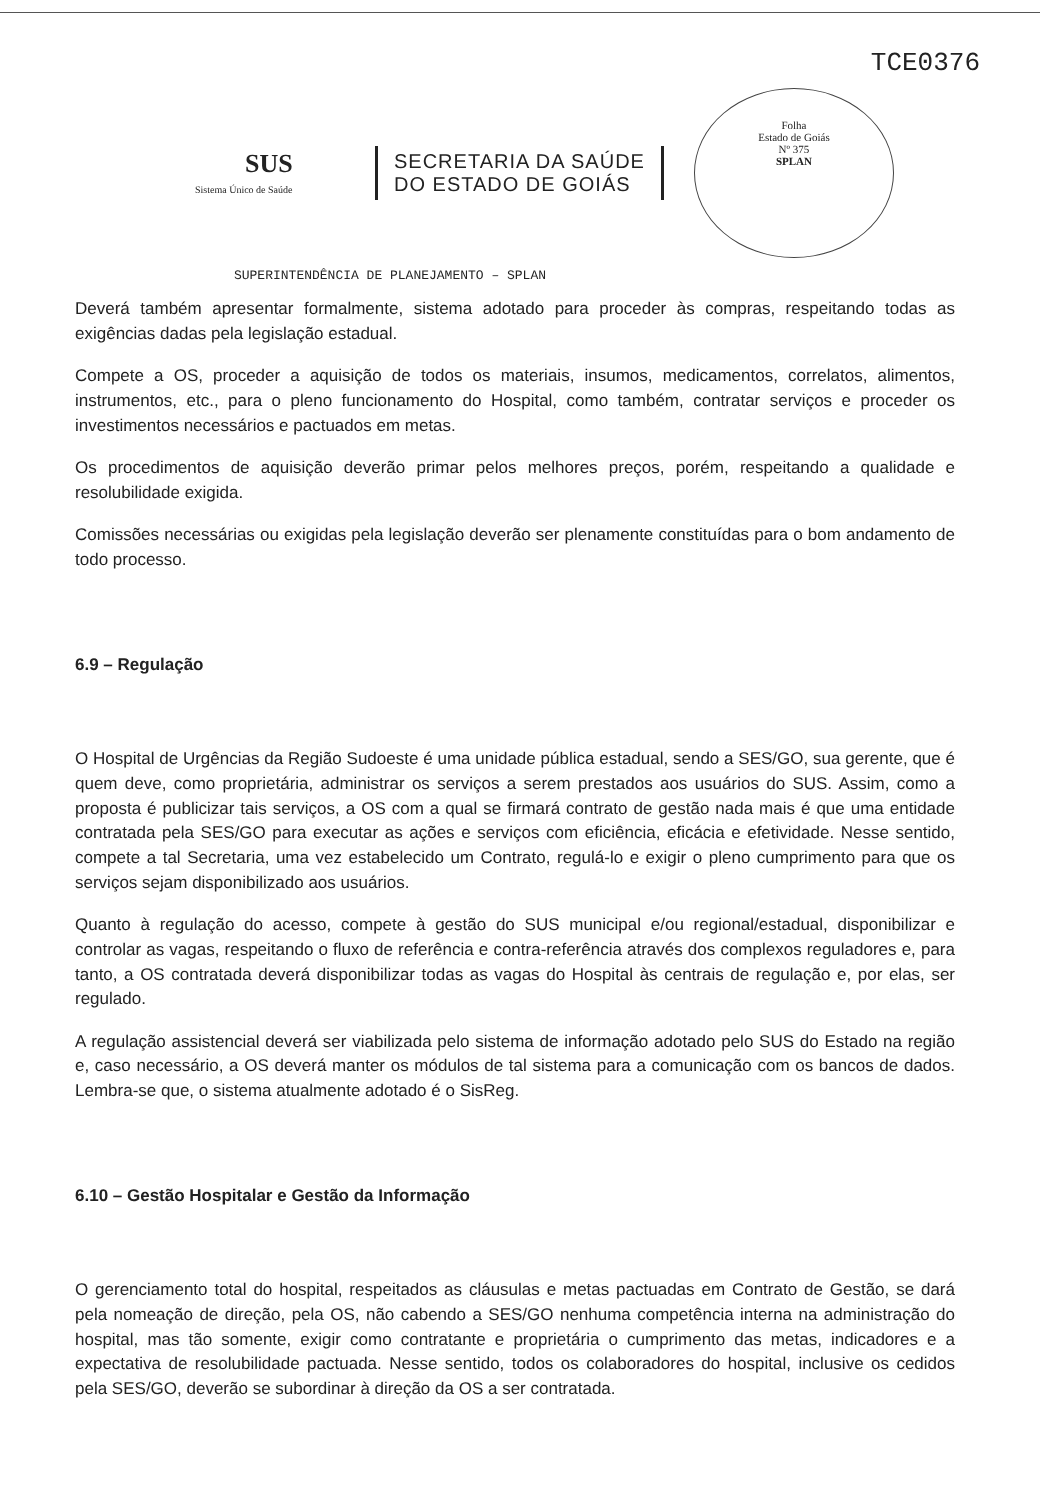TCE0376
SUS
Sistema Único de Saúde
SECRETARIA DA SAÚDE
DO ESTADO DE GOIÁS
Folha
Estado de Goiás
Nº 375
SPLAN
SUPERINTENDÊNCIA DE PLANEJAMENTO – SPLAN
Deverá também apresentar formalmente, sistema adotado para proceder às compras, respeitando todas as exigências dadas pela legislação estadual.
Compete a OS, proceder a aquisição de todos os materiais, insumos, medicamentos, correlatos, alimentos, instrumentos, etc., para o pleno funcionamento do Hospital, como também, contratar serviços e proceder os investimentos necessários e pactuados em metas.
Os procedimentos de aquisição deverão primar pelos melhores preços, porém, respeitando a qualidade e resolubilidade exigida.
Comissões necessárias ou exigidas pela legislação deverão ser plenamente constituídas para o bom andamento de todo processo.
6.9 – Regulação
O Hospital de Urgências da Região Sudoeste é uma unidade pública estadual, sendo a SES/GO, sua gerente, que é quem deve, como proprietária, administrar os serviços a serem prestados aos usuários do SUS. Assim, como a proposta é publicizar tais serviços, a OS com a qual se firmará contrato de gestão nada mais é que uma entidade contratada pela SES/GO para executar as ações e serviços com eficiência, eficácia e efetividade. Nesse sentido, compete a tal Secretaria, uma vez estabelecido um Contrato, regulá-lo e exigir o pleno cumprimento para que os serviços sejam disponibilizado aos usuários.
Quanto à regulação do acesso, compete à gestão do SUS municipal e/ou regional/estadual, disponibilizar e controlar as vagas, respeitando o fluxo de referência e contra-referência através dos complexos reguladores e, para tanto, a OS contratada deverá disponibilizar todas as vagas do Hospital às centrais de regulação e, por elas, ser regulado.
A regulação assistencial deverá ser viabilizada pelo sistema de informação adotado pelo SUS do Estado na região e, caso necessário, a OS deverá manter os módulos de tal sistema para a comunicação com os bancos de dados. Lembra-se que, o sistema atualmente adotado é o SisReg.
6.10 – Gestão Hospitalar e Gestão da Informação
O gerenciamento total do hospital, respeitados as cláusulas e metas pactuadas em Contrato de Gestão, se dará pela nomeação de direção, pela OS, não cabendo a SES/GO nenhuma competência interna na administração do hospital, mas tão somente, exigir como contratante e proprietária o cumprimento das metas, indicadores e a expectativa de resolubilidade pactuada. Nesse sentido, todos os colaboradores do hospital, inclusive os cedidos pela SES/GO, deverão se subordinar à direção da OS a ser contratada.